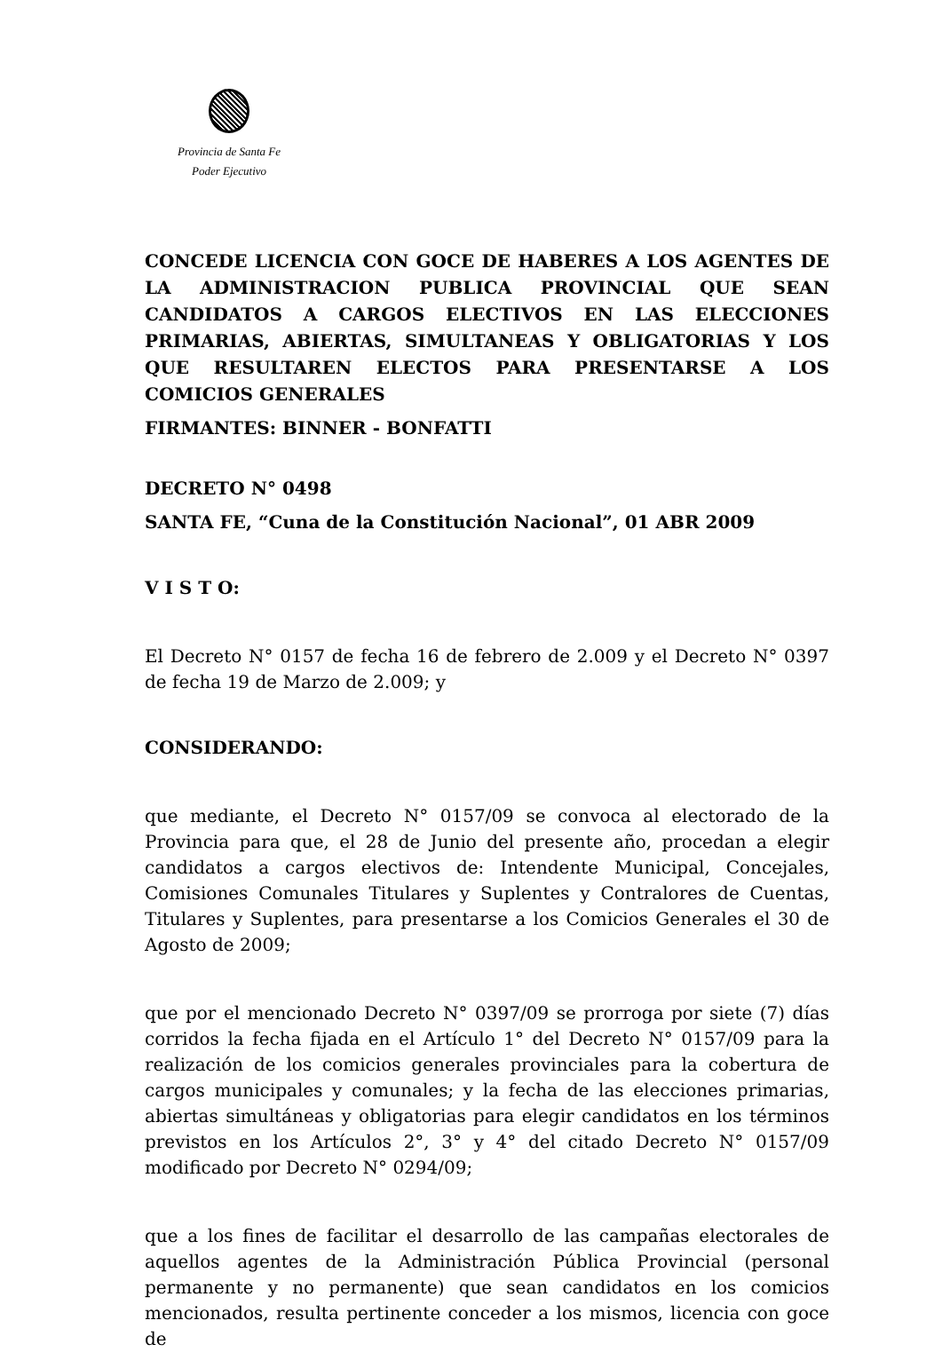Provincia de Santa Fe
Poder Ejecutivo
CONCEDE LICENCIA CON GOCE DE HABERES A LOS AGENTES DE LA ADMINISTRACION PUBLICA PROVINCIAL QUE SEAN CANDIDATOS A CARGOS ELECTIVOS EN LAS ELECCIONES PRIMARIAS, ABIERTAS, SIMULTANEAS Y OBLIGATORIAS Y LOS QUE RESULTAREN ELECTOS PARA PRESENTARSE A LOS COMICIOS GENERALES
FIRMANTES: BINNER - BONFATTI
DECRETO N° 0498
SANTA FE, “Cuna de la Constitución Nacional”, 01 ABR 2009
V I S T O:
El Decreto N° 0157 de fecha 16 de febrero de 2.009 y el Decreto N° 0397 de fecha 19 de Marzo de 2.009; y
CONSIDERANDO:
que mediante, el Decreto N° 0157/09 se convoca al electorado de la Provincia para que, el 28 de Junio del presente año, procedan a elegir candidatos a cargos electivos de: Intendente Municipal, Concejales, Comisiones Comunales Titulares y Suplentes y Contralores de Cuentas, Titulares y Suplentes, para presentarse a los Comicios Generales el 30 de Agosto de 2009;
que por el mencionado Decreto N° 0397/09 se prorroga por siete (7) días corridos la fecha fijada en el Artículo 1° del Decreto N° 0157/09 para la realización de los comicios generales provinciales para la cobertura de cargos municipales y comunales; y la fecha de las elecciones primarias, abiertas simultáneas y obligatorias para elegir candidatos en los términos previstos en los Artículos 2°, 3° y 4° del citado Decreto N° 0157/09 modificado por Decreto N° 0294/09;
que a los fines de facilitar el desarrollo de las campañas electorales de aquellos agentes de la Administración Pública Provincial (personal permanente y no permanente) que sean candidatos en los comicios mencionados, resulta pertinente conceder a los mismos, licencia con goce de